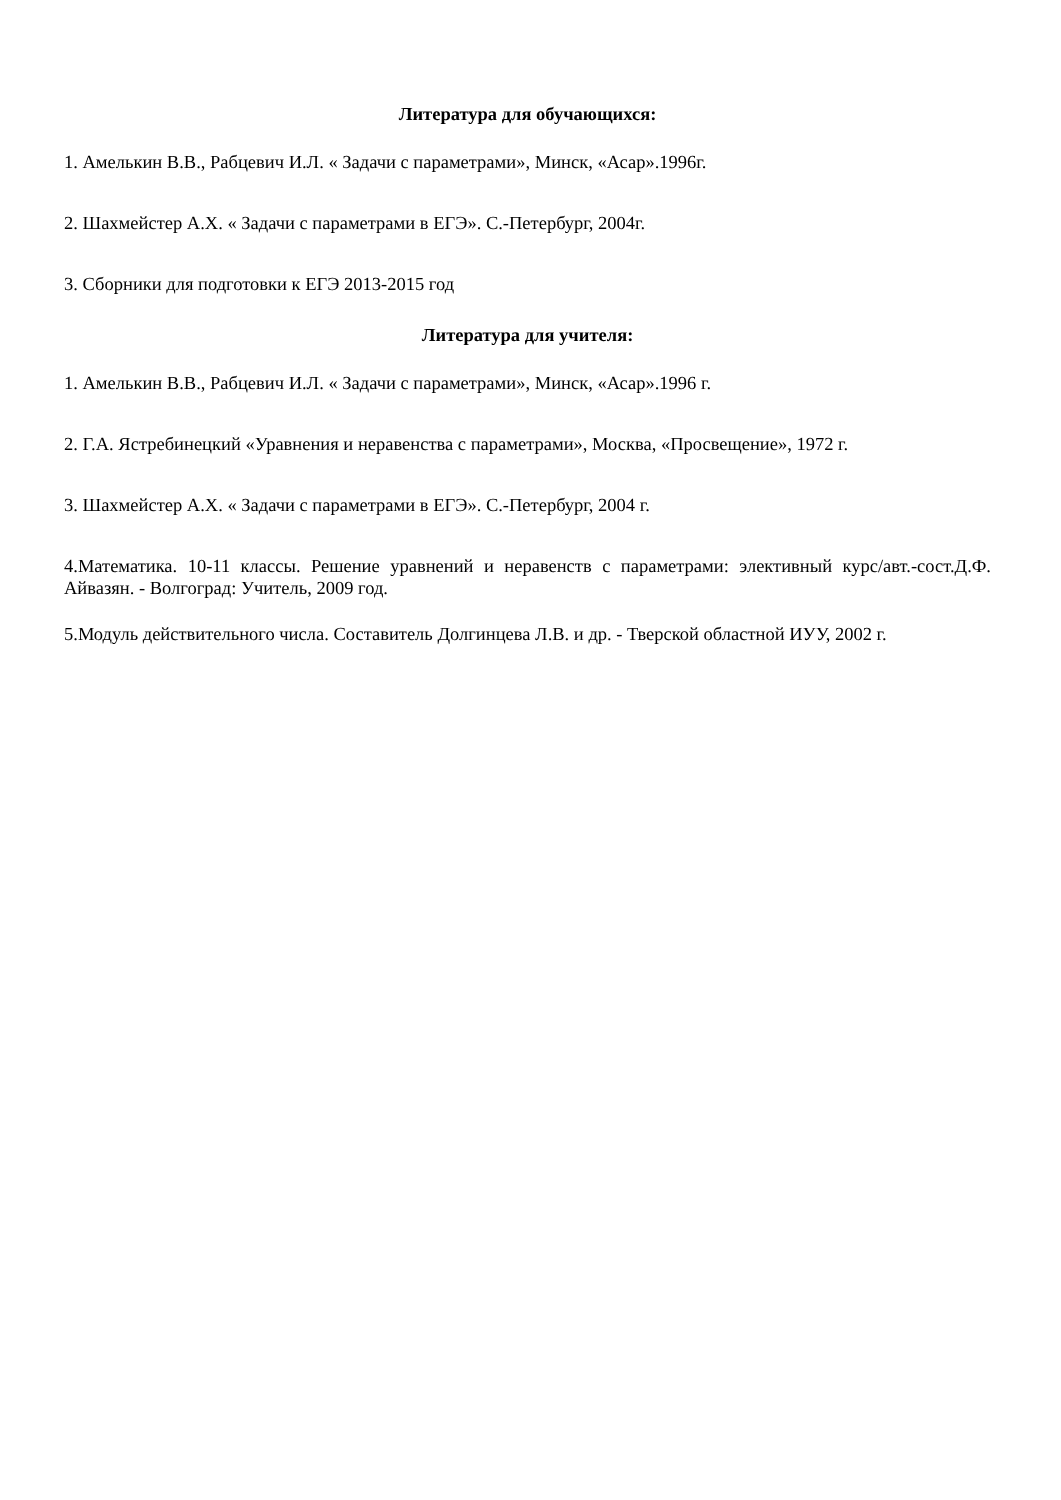Литература для обучающихся:
1. Амелькин В.В., Рабцевич И.Л. « Задачи с параметрами», Минск, «Асар».1996г.
2. Шахмейстер А.Х. « Задачи с параметрами в ЕГЭ». С.-Петербург, 2004г.
3. Сборники для подготовки к ЕГЭ 2013-2015 год
Литература для учителя:
1. Амелькин В.В., Рабцевич И.Л. « Задачи с параметрами», Минск, «Асар».1996 г.
2. Г.А. Ястребинецкий «Уравнения и неравенства с параметрами», Москва, «Просвещение», 1972 г.
3. Шахмейстер А.Х. « Задачи с параметрами в ЕГЭ». С.-Петербург, 2004 г.
4.Математика. 10-11 классы. Решение уравнений и неравенств с параметрами: элективный курс/авт.-сост.Д.Ф. Айвазян. - Волгоград: Учитель, 2009 год.
5.Модуль действительного числа. Составитель Долгинцева Л.В. и др. - Тверской областной ИУУ, 2002 г.